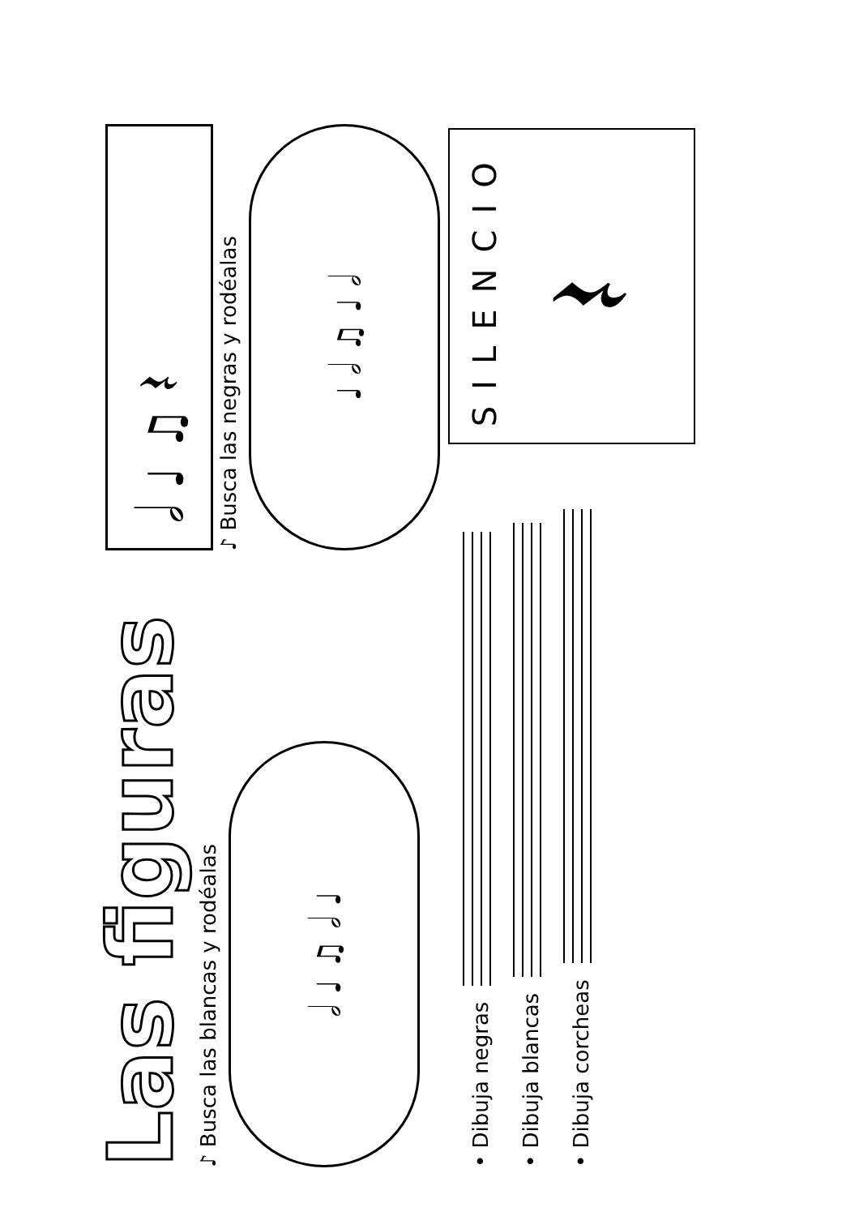Las figuras
♪ Busca las blancas y rodéalas
𝅗𝅥 ♩ ♫ 𝅗𝅥 ♩
𝅗𝅥 ♩ ♫ 𝄽
♪ Busca las negras y rodéalas
♩ 𝅗𝅥 ♫ ♩ 𝅗𝅥
• Dibuja negras
• Dibuja blancas
• Dibuja corcheas
SILENCIO
𝄽